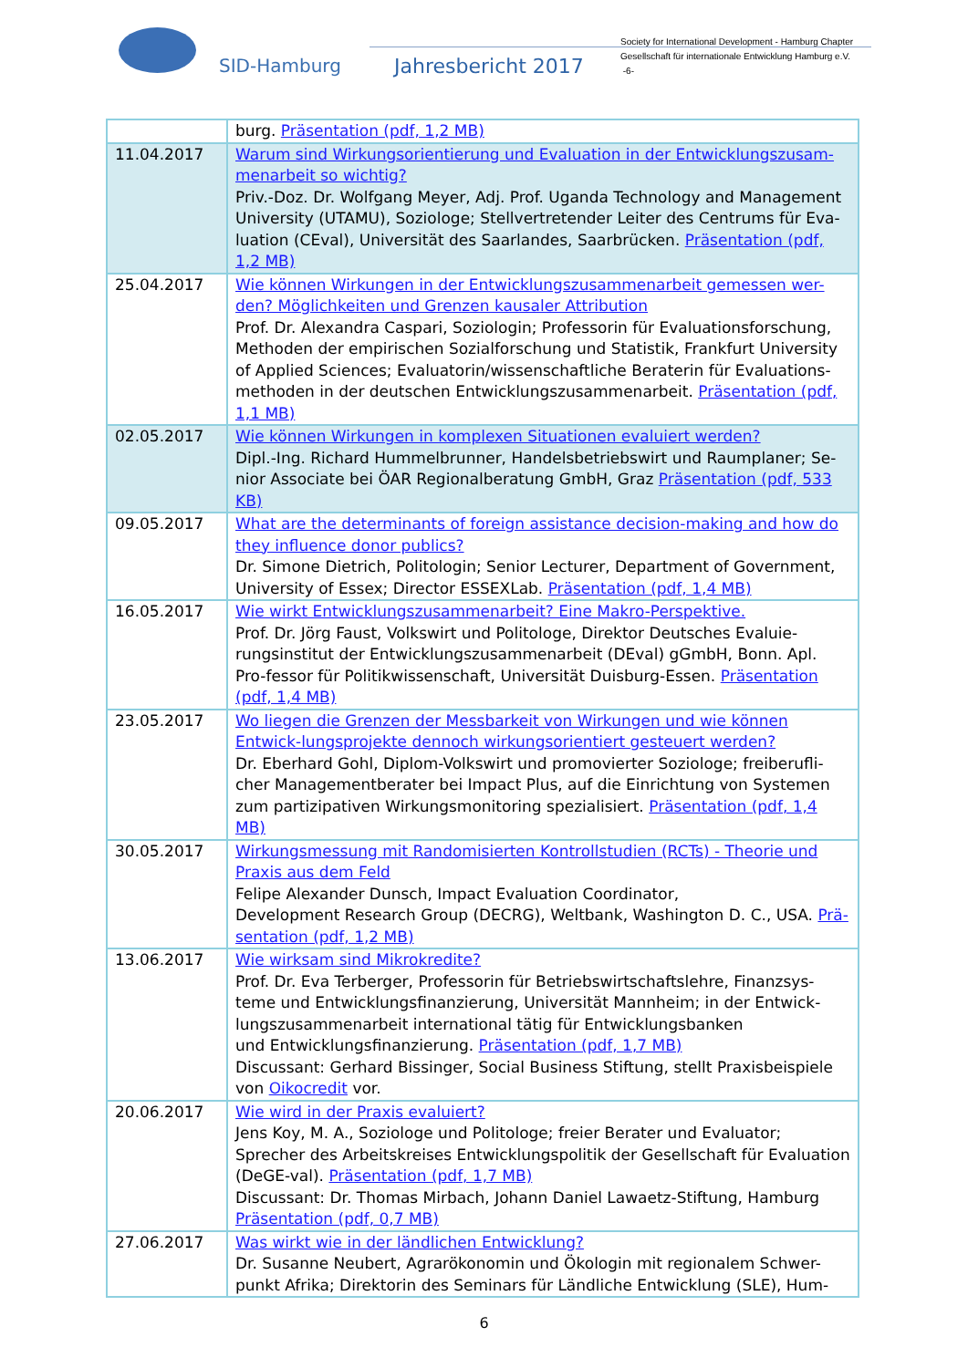SID-Hamburg Jahresbericht 2017
Society for International Development - Hamburg Chapter
Gesellschaft für internationale Entwicklung Hamburg e.V.
-6-
| | burg. Präsentation (pdf, 1,2 MB) |
| 11.04.2017 | Warum sind Wirkungsorientierung und Evaluation in der Entwicklungszusam-menarbeit so wichtig? Priv.-Doz. Dr. Wolfgang Meyer, Adj. Prof. Uganda Technology and Management University (UTAMU), Soziologe; Stellvertretender Leiter des Centrums für Eva-luation (CEval), Universität des Saarlandes, Saarbrücken. Präsentation (pdf, 1,2 MB) |
| 25.04.2017 | Wie können Wirkungen in der Entwicklungszusammenarbeit gemessen wer-den? Möglichkeiten und Grenzen kausaler Attribution Prof. Dr. Alexandra Caspari, Soziologin; Professorin für Evaluationsforschung, Methoden der empirischen Sozialforschung und Statistik, Frankfurt University of Applied Sciences; Evaluatorin/wissenschaftliche Beraterin für Evaluations-methoden in der deutschen Entwicklungszusammenarbeit. Präsentation (pdf, 1,1 MB) |
| 02.05.2017 | Wie können Wirkungen in komplexen Situationen evaluiert werden? Dipl.-Ing. Richard Hummelbrunner, Handelsbetriebswirt und Raumplaner; Se-nior Associate bei ÖAR Regionalberatung GmbH, Graz Präsentation (pdf, 533 KB) |
| 09.05.2017 | What are the determinants of foreign assistance decision-making and how do they influence donor publics? Dr. Simone Dietrich, Politologin; Senior Lecturer, Department of Government, University of Essex; Director ESSEXLab. Präsentation (pdf, 1,4 MB) |
| 16.05.2017 | Wie wirkt Entwicklungszusammenarbeit? Eine Makro-Perspektive. Prof. Dr. Jörg Faust, Volkswirt und Politologe, Direktor Deutsches Evaluie-rungsinstitut der Entwicklungszusammenarbeit (DEval) gGmbH, Bonn. Apl. Pro-fessor für Politikwissenschaft, Universität Duisburg-Essen. Präsentation (pdf, 1,4 MB) |
| 23.05.2017 | Wo liegen die Grenzen der Messbarkeit von Wirkungen und wie können Entwick-lungsprojekte dennoch wirkungsorientiert gesteuert werden? Dr. Eberhard Gohl, Diplom-Volkswirt und promovierter Soziologe; freiberufli-cher Managementberater bei Impact Plus, auf die Einrichtung von Systemen zum partizipativen Wirkungsmonitoring spezialisiert. Präsentation (pdf, 1,4 MB) |
| 30.05.2017 | Wirkungsmessung mit Randomisierten Kontrollstudien (RCTs) - Theorie und Praxis aus dem Feld Felipe Alexander Dunsch, Impact Evaluation Coordinator, Development Research Group (DECRG), Weltbank, Washington D. C., USA. Prä-sentation (pdf, 1,2 MB) |
| 13.06.2017 | Wie wirksam sind Mikrokredite? Prof. Dr. Eva Terberger, Professorin für Betriebswirtschaftslehre, Finanzsys-teme und Entwicklungsfinanzierung, Universität Mannheim; in der Entwick-lungszusammenarbeit international tätig für Entwicklungsbanken und Entwicklungsfinanzierung. Präsentation (pdf, 1,7 MB) Discussant: Gerhard Bissinger, Social Business Stiftung, stellt Praxisbeispiele von Oikocredit vor. |
| 20.06.2017 | Wie wird in der Praxis evaluiert? Jens Koy, M. A., Soziologe und Politologe; freier Berater und Evaluator; Sprecher des Arbeitskreises Entwicklungspolitik der Gesellschaft für Evaluation (DeGE-val). Präsentation (pdf, 1,7 MB) Discussant: Dr. Thomas Mirbach, Johann Daniel Lawaetz-Stiftung, Hamburg Präsentation (pdf, 0,7 MB) |
| 27.06.2017 | Was wirkt wie in der ländlichen Entwicklung? Dr. Susanne Neubert, Agrarökonomin und Ökologin mit regionalem Schwer-punkt Afrika; Direktorin des Seminars für Ländliche Entwicklung (SLE), Hum- |
6